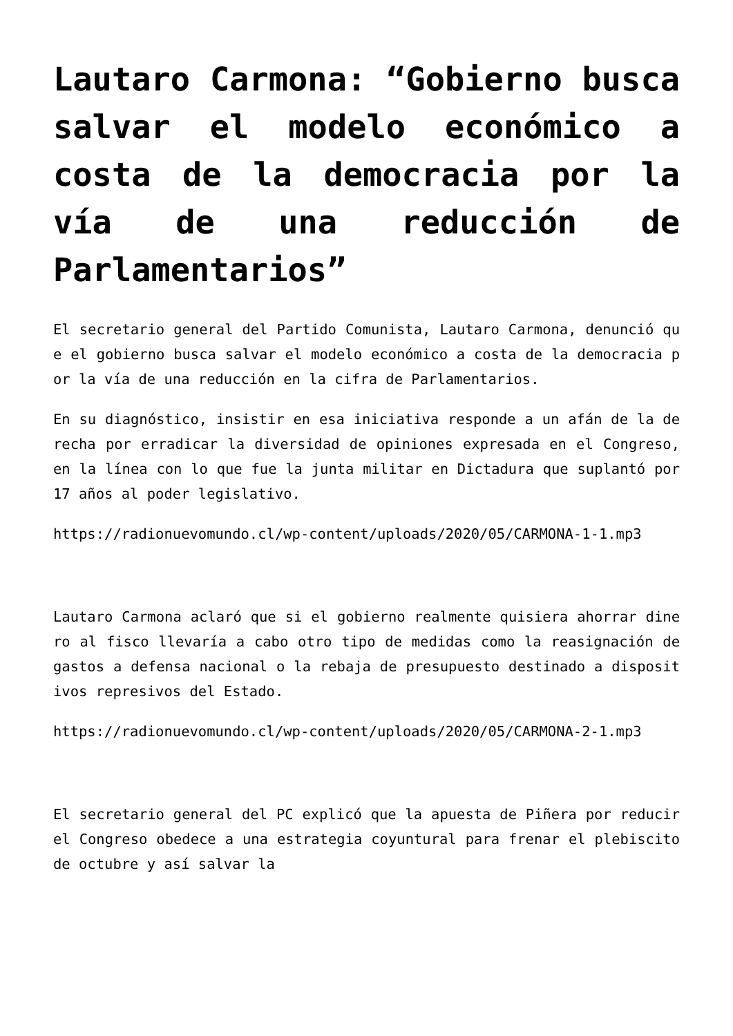Lautaro Carmona: “Gobierno busca salvar el modelo económico a costa de la democracia por la vía de una reducción de Parlamentarios”
El secretario general del Partido Comunista, Lautaro Carmona, denunció que el gobierno busca salvar el modelo económico a costa de la democracia por la vía de una reducción en la cifra de Parlamentarios.
En su diagnóstico, insistir en esa iniciativa responde a un afán de la derecha por erradicar la diversidad de opiniones expresada en el Congreso, en la línea con lo que fue la junta militar en Dictadura que suplantó por 17 años al poder legislativo.
https://radionuevomundo.cl/wp-content/uploads/2020/05/CARMONA-1-1.mp3
Lautaro Carmona aclaró que si el gobierno realmente quisiera ahorrar dinero al fisco llevaría a cabo otro tipo de medidas como la reasignación de gastos a defensa nacional o la rebaja de presupuesto destinado a dispositivos represivos del Estado.
https://radionuevomundo.cl/wp-content/uploads/2020/05/CARMONA-2-1.mp3
El secretario general del PC explicó que la apuesta de Piñera por reducir el Congreso obedece a una estrategia coyuntural para frenar el plebiscito de octubre y así salvar la